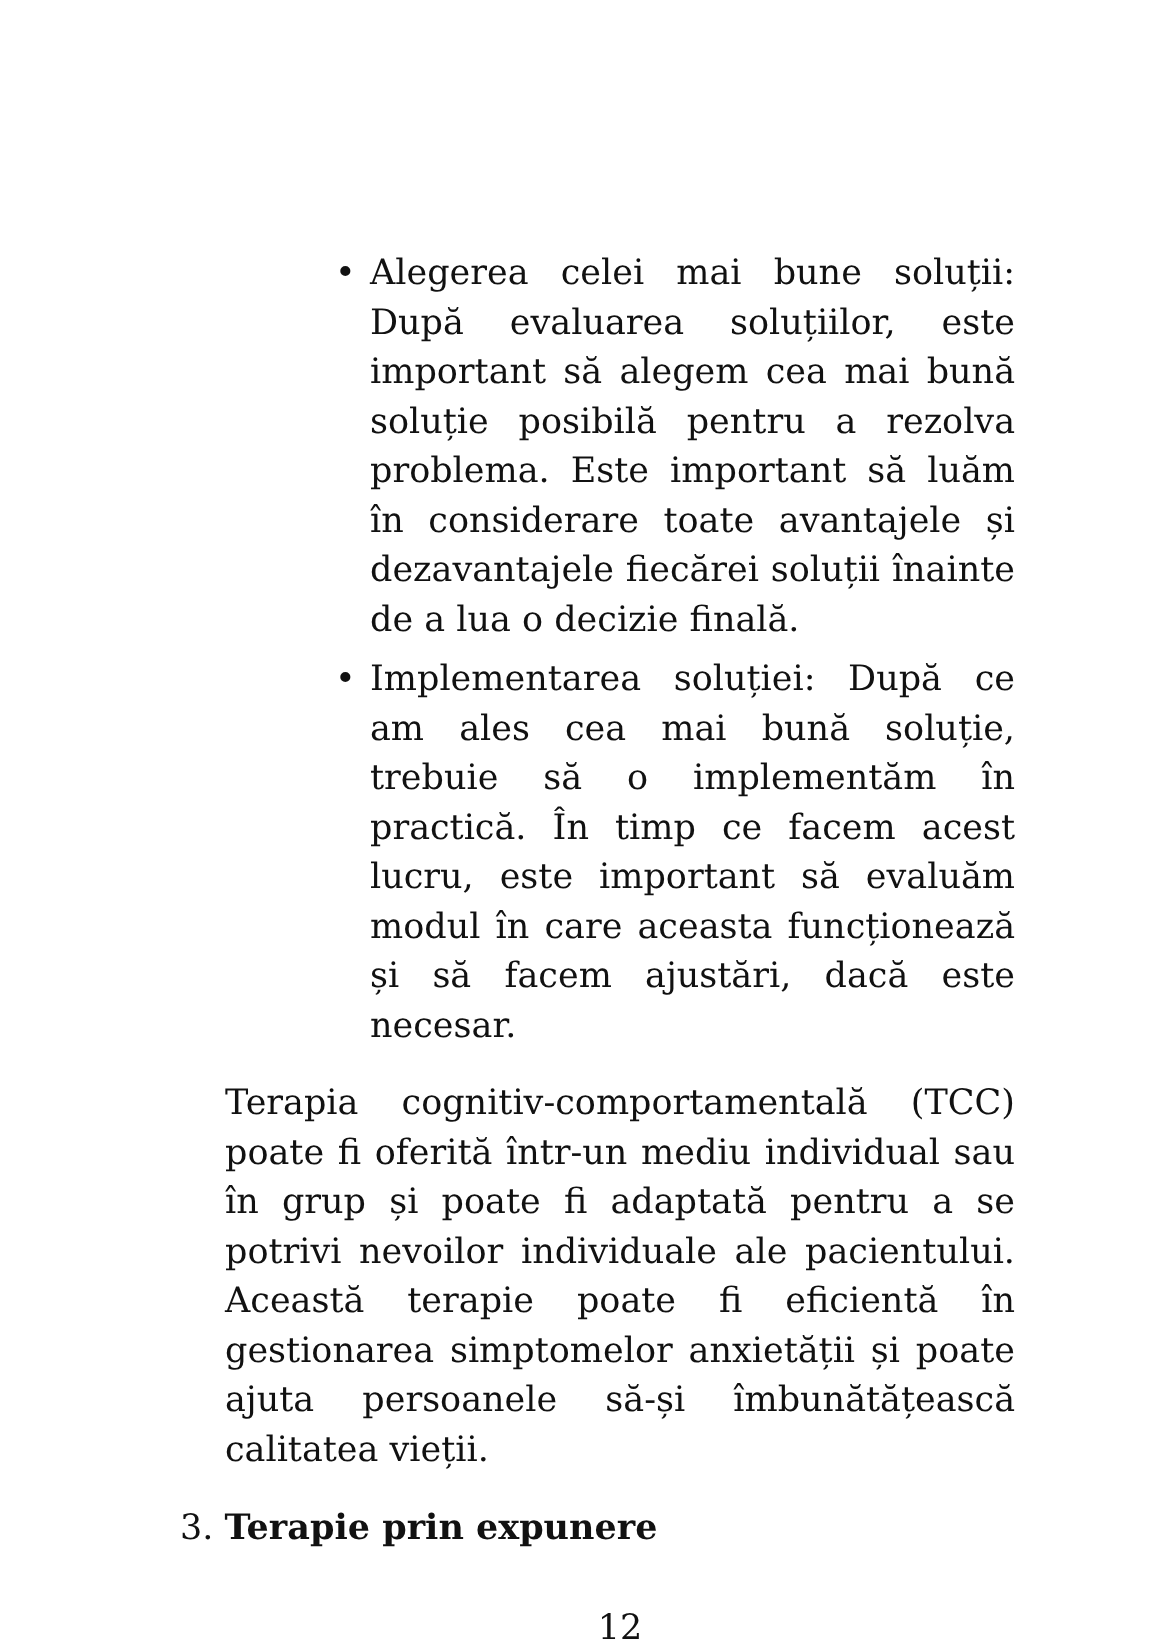• Alegerea celei mai bune soluții: După evaluarea soluțiilor, este important să alegem cea mai bună soluție posibilă pentru a rezolva problema. Este important să luăm în considerare toate avantajele și dezavantajele fiecărei soluții înainte de a lua o decizie finală.
• Implementarea soluției: După ce am ales cea mai bună soluție, trebuie să o implementăm în practică. În timp ce facem acest lucru, este important să evaluăm modul în care aceasta funcționează și să facem ajustări, dacă este necesar.
Terapia cognitiv-comportamentală (TCC) poate fi oferită într-un mediu individual sau în grup și poate fi adaptată pentru a se potrivi nevoilor individuale ale pacientului. Această terapie poate fi eficientă în gestionarea simptomelor anxietății și poate ajuta persoanele să-și îmbunătățească calitatea vieții.
3. Terapie prin expunere
12